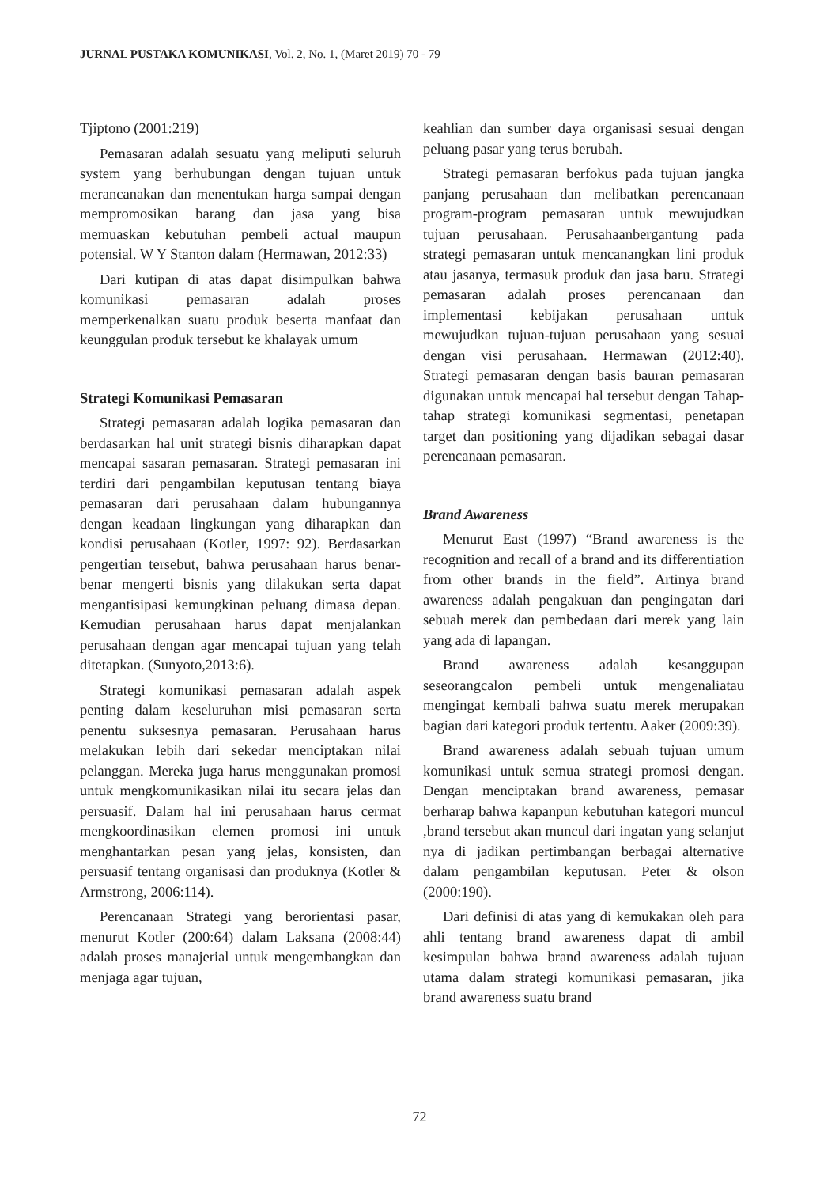JURNAL PUSTAKA KOMUNIKASI, Vol. 2, No. 1, (Maret 2019) 70 - 79
Tjiptono (2001:219)
Pemasaran adalah sesuatu yang meliputi seluruh system yang berhubungan dengan tujuan untuk merancanakan dan menentukan harga sampai dengan mempromosikan barang dan jasa yang bisa memuaskan kebutuhan pembeli actual maupun potensial. W Y Stanton dalam (Hermawan, 2012:33)
Dari kutipan di atas dapat disimpulkan bahwa komunikasi pemasaran adalah proses memperkenalkan suatu produk beserta manfaat dan keunggulan produk tersebut ke khalayak umum
Strategi Komunikasi Pemasaran
Strategi pemasaran adalah logika pemasaran dan berdasarkan hal unit strategi bisnis diharapkan dapat mencapai sasaran pemasaran. Strategi pemasaran ini terdiri dari pengambilan keputusan tentang biaya pemasaran dari perusahaan dalam hubungannya dengan keadaan lingkungan yang diharapkan dan kondisi perusahaan (Kotler, 1997: 92). Berdasarkan pengertian tersebut, bahwa perusahaan harus benar-benar mengerti bisnis yang dilakukan serta dapat mengantisipasi kemungkinan peluang dimasa depan. Kemudian perusahaan harus dapat menjalankan perusahaan dengan agar mencapai tujuan yang telah ditetapkan. (Sunyoto,2013:6).
Strategi komunikasi pemasaran adalah aspek penting dalam keseluruhan misi pemasaran serta penentu suksesnya pemasaran. Perusahaan harus melakukan lebih dari sekedar menciptakan nilai pelanggan. Mereka juga harus menggunakan promosi untuk mengkomunikasikan nilai itu secara jelas dan persuasif. Dalam hal ini perusahaan harus cermat mengkoordinasikan elemen promosi ini untuk menghantarkan pesan yang jelas, konsisten, dan persuasif tentang organisasi dan produknya (Kotler & Armstrong, 2006:114).
Perencanaan Strategi yang berorientasi pasar, menurut Kotler (200:64) dalam Laksana (2008:44) adalah proses manajerial untuk mengembangkan dan menjaga agar tujuan,
keahlian dan sumber daya organisasi sesuai dengan peluang pasar yang terus berubah.
Strategi pemasaran berfokus pada tujuan jangka panjang perusahaan dan melibatkan perencanaan program-program pemasaran untuk mewujudkan tujuan perusahaan. Perusahaanbergantung pada strategi pemasaran untuk mencanangkan lini produk atau jasanya, termasuk produk dan jasa baru. Strategi pemasaran adalah proses perencanaan dan implementasi kebijakan perusahaan untuk mewujudkan tujuan-tujuan perusahaan yang sesuai dengan visi perusahaan. Hermawan (2012:40). Strategi pemasaran dengan basis bauran pemasaran digunakan untuk mencapai hal tersebut dengan Tahap-tahap strategi komunikasi segmentasi, penetapan target dan positioning yang dijadikan sebagai dasar perencanaan pemasaran.
Brand Awareness
Menurut East (1997) “Brand awareness is the recognition and recall of a brand and its differentiation from other brands in the field”. Artinya brand awareness adalah pengakuan dan pengingatan dari sebuah merek dan pembedaan dari merek yang lain yang ada di lapangan.
Brand awareness adalah kesanggupan seseorangcalon pembeli untuk mengenaliatau mengingat kembali bahwa suatu merek merupakan bagian dari kategori produk tertentu. Aaker (2009:39).
Brand awareness adalah sebuah tujuan umum komunikasi untuk semua strategi promosi dengan. Dengan menciptakan brand awareness, pemasar berharap bahwa kapanpun kebutuhan kategori muncul ,brand tersebut akan muncul dari ingatan yang selanjut nya di jadikan pertimbangan berbagai alternative dalam pengambilan keputusan. Peter & olson (2000:190).
Dari definisi di atas yang di kemukakan oleh para ahli tentang brand awareness dapat di ambil kesimpulan bahwa brand awareness adalah tujuan utama dalam strategi komunikasi pemasaran, jika brand awareness suatu brand
72